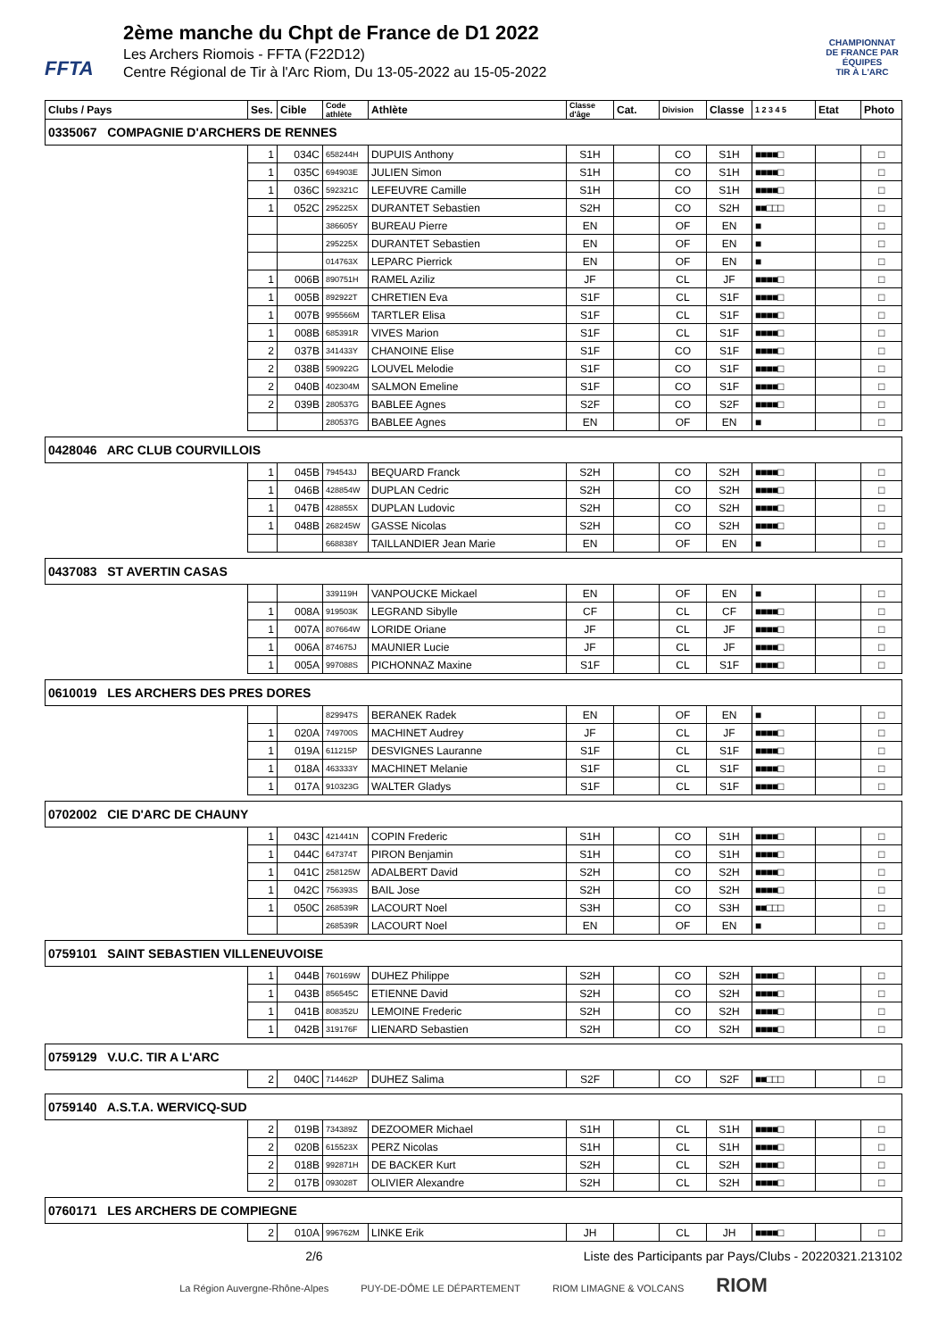FFTA
2ème manche du Chpt de France de D1 2022
Les Archers Riomois - FFTA (F22D12)
Centre Régional de Tir à l'Arc Riom, Du 13-05-2022 au 15-05-2022
CHAMPIONNAT
DE FRANCE PAR ÉQUIPES
TIR À L'ARC
| Clubs / Pays | Ses. | Cible | Code athlète | Athlète | Classe d'âge | Cat. | Division | Classe | 1 2 3 4 5 | Etat | Photo |
| --- | --- | --- | --- | --- | --- | --- | --- | --- | --- | --- | --- |
| 0335067 COMPAGNIE D'ARCHERS DE RENNES | | | | | | | | | | | |
| | 1 | 034C | 658244H | DUPUIS Anthony | S1H | | CO | S1H | ■■■■□ | | □ |
| | 1 | 035C | 694903E | JULIEN Simon | S1H | | CO | S1H | ■■■■□ | | □ |
| | 1 | 036C | 592321C | LEFEUVRE Camille | S1H | | CO | S1H | ■■■■□ | | □ |
| | 1 | 052C | 295225X | DURANTET Sebastien | S2H | | CO | S2H | ■■□□□ | | □ |
| | | | 386605Y | BUREAU Pierre | EN | | OF | EN | ■ | | □ |
| | | | 295225X | DURANTET Sebastien | EN | | OF | EN | ■ | | □ |
| | | | 014763X | LEPARC Pierrick | EN | | OF | EN | ■ | | □ |
| | 1 | 006B | 890751H | RAMEL Aziliz | JF | | CL | JF | ■■■■□ | | □ |
| | 1 | 005B | 892922T | CHRETIEN Eva | S1F | | CL | S1F | ■■■■□ | | □ |
| | 1 | 007B | 995566M | TARTLER Elisa | S1F | | CL | S1F | ■■■■□ | | □ |
| | 1 | 008B | 685391R | VIVES Marion | S1F | | CL | S1F | ■■■■□ | | □ |
| | 2 | 037B | 341433Y | CHANOINE Elise | S1F | | CO | S1F | ■■■■□ | | □ |
| | 2 | 038B | 590922G | LOUVEL Melodie | S1F | | CO | S1F | ■■■■□ | | □ |
| | 2 | 040B | 402304M | SALMON Emeline | S1F | | CO | S1F | ■■■■□ | | □ |
| | 2 | 039B | 280537G | BABLEE Agnes | S2F | | CO | S2F | ■■■■□ | | □ |
| | | | 280537G | BABLEE Agnes | EN | | OF | EN | ■ | | □ |
| 0428046 ARC CLUB COURVILLOIS | | | | | | | | | | | |
| | 1 | 045B | 794543J | BEQUARD Franck | S2H | | CO | S2H | ■■■■□ | | □ |
| | 1 | 046B | 428854W | DUPLAN Cedric | S2H | | CO | S2H | ■■■■□ | | □ |
| | 1 | 047B | 428855X | DUPLAN Ludovic | S2H | | CO | S2H | ■■■■□ | | □ |
| | 1 | 048B | 268245W | GASSE Nicolas | S2H | | CO | S2H | ■■■■□ | | □ |
| | | | 668838Y | TAILLANDIER Jean Marie | EN | | OF | EN | ■ | | □ |
| 0437083 ST AVERTIN CASAS | | | | | | | | | | | |
| | | | 339119H | VANPOUCKE Mickael | EN | | OF | EN | ■ | | □ |
| | 1 | 008A | 919503K | LEGRAND Sibylle | CF | | CL | CF | ■■■■□ | | □ |
| | 1 | 007A | 807664W | LORIDE Oriane | JF | | CL | JF | ■■■■□ | | □ |
| | 1 | 006A | 874675J | MAUNIER Lucie | JF | | CL | JF | ■■■■□ | | □ |
| | 1 | 005A | 997088S | PICHONNAZ Maxine | S1F | | CL | S1F | ■■■■□ | | □ |
| 0610019 LES ARCHERS DES PRES DORES | | | | | | | | | | | |
| | | | 829947S | BERANEK Radek | EN | | OF | EN | ■ | | □ |
| | 1 | 020A | 749700S | MACHINET Audrey | JF | | CL | JF | ■■■■□ | | □ |
| | 1 | 019A | 611215P | DESVIGNES Lauranne | S1F | | CL | S1F | ■■■■□ | | □ |
| | 1 | 018A | 463333Y | MACHINET Melanie | S1F | | CL | S1F | ■■■■□ | | □ |
| | 1 | 017A | 910323G | WALTER Gladys | S1F | | CL | S1F | ■■■■□ | | □ |
| 0702002 CIE D'ARC DE CHAUNY | | | | | | | | | | | |
| | 1 | 043C | 421441N | COPIN Frederic | S1H | | CO | S1H | ■■■■□ | | □ |
| | 1 | 044C | 647374T | PIRON Benjamin | S1H | | CO | S1H | ■■■■□ | | □ |
| | 1 | 041C | 258125W | ADALBERT David | S2H | | CO | S2H | ■■■■□ | | □ |
| | 1 | 042C | 756393S | BAIL Jose | S2H | | CO | S2H | ■■■■□ | | □ |
| | 1 | 050C | 268539R | LACOURT Noel | S3H | | CO | S3H | ■■□□□ | | □ |
| | | | 268539R | LACOURT Noel | EN | | OF | EN | ■ | | □ |
| 0759101 SAINT SEBASTIEN VILLENEUVOISE | | | | | | | | | | | |
| | 1 | 044B | 760169W | DUHEZ Philippe | S2H | | CO | S2H | ■■■■□ | | □ |
| | 1 | 043B | 856545C | ETIENNE David | S2H | | CO | S2H | ■■■■□ | | □ |
| | 1 | 041B | 808352U | LEMOINE Frederic | S2H | | CO | S2H | ■■■■□ | | □ |
| | 1 | 042B | 319176F | LIENARD Sebastien | S2H | | CO | S2H | ■■■■□ | | □ |
| 0759129 V.U.C. TIR A L'ARC | | | | | | | | | | | |
| | 2 | 040C | 714462P | DUHEZ Salima | S2F | | CO | S2F | ■■□□□ | | □ |
| 0759140 A.S.T.A. WERVICQ-SUD | | | | | | | | | | | |
| | 2 | 019B | 734389Z | DEZOOMER Michael | S1H | | CL | S1H | ■■■■□ | | □ |
| | 2 | 020B | 615523X | PERZ Nicolas | S1H | | CL | S1H | ■■■■□ | | □ |
| | 2 | 018B | 992871H | DE BACKER Kurt | S2H | | CL | S2H | ■■■■□ | | □ |
| | 2 | 017B | 093028T | OLIVIER Alexandre | S2H | | CL | S2H | ■■■■□ | | □ |
| 0760171 LES ARCHERS DE COMPIEGNE | | | | | | | | | | | |
| | 2 | 010A | 996762M | LINKE Erik | JH | | CL | JH | ■■■■□ | | □ |
2/6 Liste des Participants par Pays/Clubs - 20220321.213102
La Région Auvergne-Rhône-Alpes PUY-DE-DÔME LE DÉPARTEMENT RIOM LIMAGNE & VOLCANS RIOM